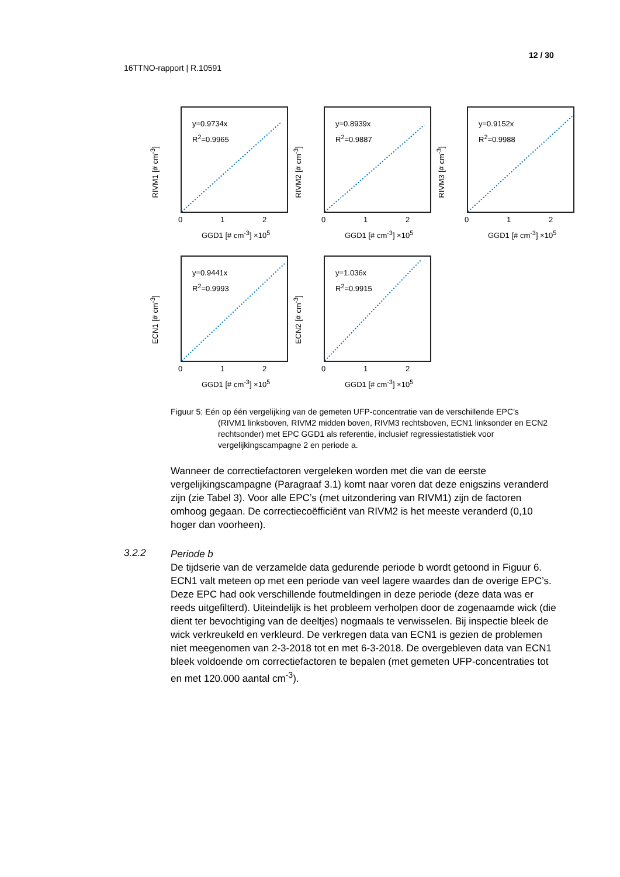12 / 30
16TTNO-rapport | R.10591
y=0.9734x
R<sup>2</sup>=0.9965
RIVM1 [# cm<sup>-3</sup>]
0 1 2
GGD1 [# cm<sup>-3</sup>] ×10<sup>5</sup>
y=0.8939x
R<sup>2</sup>=0.9887
RIVM2 [# cm<sup>-3</sup>]
0 1 2
GGD1 [# cm<sup>-3</sup>] ×10<sup>5</sup>
y=0.9152x
R<sup>2</sup>=0.9988
RIVM3 [# cm<sup>-3</sup>]
0 1 2
GGD1 [# cm<sup>-3</sup>] ×10<sup>5</sup>
y=0.9441x
R<sup>2</sup>=0.9993
ECN1 [# cm<sup>-3</sup>]
0 1 2
GGD1 [# cm<sup>-3</sup>] ×10<sup>5</sup>
y=1.036x
R<sup>2</sup>=0.9915
ECN2 [# cm<sup>-3</sup>]
0 1 2
GGD1 [# cm<sup>-3</sup>] ×10<sup>5</sup>
Figuur 5: Eén op één vergelijking van de gemeten UFP-concentratie van de verschillende EPC’s
(RIVM1 linksboven, RIVM2 midden boven, RIVM3 rechtsboven, ECN1 linksonder en ECN2 rechtsonder) met EPC GGD1 als referentie, inclusief regressiestatistiek voor vergelijkingscampagne 2 en periode a.
Wanneer de correctiefactoren vergeleken worden met die van de eerste vergelijkingscampagne (Paragraaf 3.1) komt naar voren dat deze enigszins veranderd zijn (zie Tabel 3). Voor alle EPC’s (met uitzondering van RIVM1) zijn de factoren omhoog gegaan. De correctiecoëfficiënt van RIVM2 is het meeste veranderd (0,10 hoger dan voorheen).
3.2.2
Periode b
De tijdserie van de verzamelde data gedurende periode b wordt getoond in Figuur 6. ECN1 valt meteen op met een periode van veel lagere waardes dan de overige EPC’s. Deze EPC had ook verschillende foutmeldingen in deze periode (deze data was er reeds uitgefilterd). Uiteindelijk is het probleem verholpen door de zogenaamde wick (die dient ter bevochtiging van de deeltjes) nogmaals te verwisselen. Bij inspectie bleek de wick verkreukeld en verkleurd. De verkregen data van ECN1 is gezien de problemen niet meegenomen van 2-3-2018 tot en met 6-3-2018. De overgebleven data van ECN1 bleek voldoende om correctiefactoren te bepalen (met gemeten UFP-concentraties tot en met 120.000 aantal cm<sup>-3</sup>).